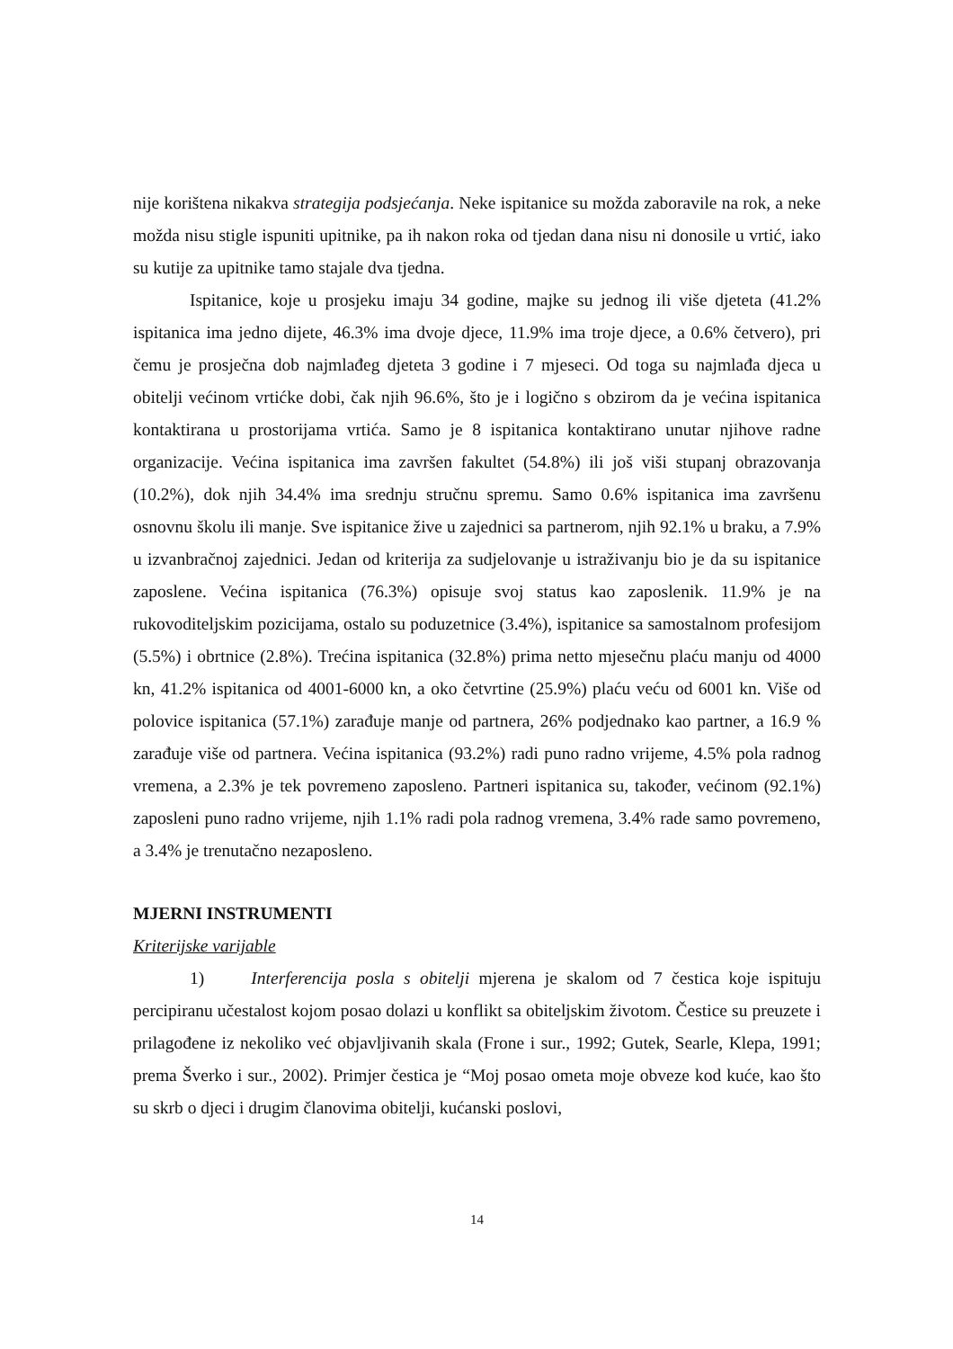nije korištena nikakva strategija podsjećanja. Neke ispitanice su možda zaboravile na rok, a neke možda nisu stigle ispuniti upitnike, pa ih nakon roka od tjedan dana nisu ni donosile u vrtić, iako su kutije za upitnike tamo stajale dva tjedna.
Ispitanice, koje u prosjeku imaju 34 godine, majke su jednog ili više djeteta (41.2% ispitanica ima jedno dijete, 46.3% ima dvoje djece, 11.9% ima troje djece, a 0.6% četvero), pri čemu je prosječna dob najmlađeg djeteta 3 godine i 7 mjeseci. Od toga su najmlađa djeca u obitelji većinom vrtićke dobi, čak njih 96.6%, što je i logično s obzirom da je većina ispitanica kontaktirana u prostorijama vrtića. Samo je 8 ispitanica kontaktirano unutar njihove radne organizacije. Većina ispitanica ima završen fakultet (54.8%) ili još viši stupanj obrazovanja (10.2%), dok njih 34.4% ima srednju stručnu spremu. Samo 0.6% ispitanica ima završenu osnovnu školu ili manje. Sve ispitanice žive u zajednici sa partnerom, njih 92.1% u braku, a 7.9% u izvanbračnoj zajednici. Jedan od kriterija za sudjelovanje u istraživanju bio je da su ispitanice zaposlene. Većina ispitanica (76.3%) opisuje svoj status kao zaposlenik. 11.9% je na rukovoditeljskim pozicijama, ostalo su poduzetnice (3.4%), ispitanice sa samostalnom profesijom (5.5%) i obrtnice (2.8%). Trećina ispitanica (32.8%) prima netto mjesečnu plaću manju od 4000 kn, 41.2% ispitanica od 4001-6000 kn, a oko četvrtine (25.9%) plaću veću od 6001 kn. Više od polovice ispitanica (57.1%) zarađuje manje od partnera, 26% podjednako kao partner, a 16.9 % zarađuje više od partnera. Većina ispitanica (93.2%) radi puno radno vrijeme, 4.5% pola radnog vremena, a 2.3% je tek povremeno zaposleno. Partneri ispitanica su, također, većinom (92.1%) zaposleni puno radno vrijeme, njih 1.1% radi pola radnog vremena, 3.4% rade samo povremeno, a 3.4% je trenutačno nezaposleno.
MJERNI INSTRUMENTI
Kriterijske varijable
1) Interferencija posla s obitelji mjerena je skalom od 7 čestica koje ispituju percipiranu učestalost kojom posao dolazi u konflikt sa obiteljskim životom. Čestice su preuzete i prilagođene iz nekoliko već objavljivanih skala (Frone i sur., 1992; Gutek, Searle, Klepa, 1991; prema Šverko i sur., 2002). Primjer čestica je “Moj posao ometa moje obveze kod kuće, kao što su skrb o djeci i drugim članovima obitelji, kućanski poslovi,
14